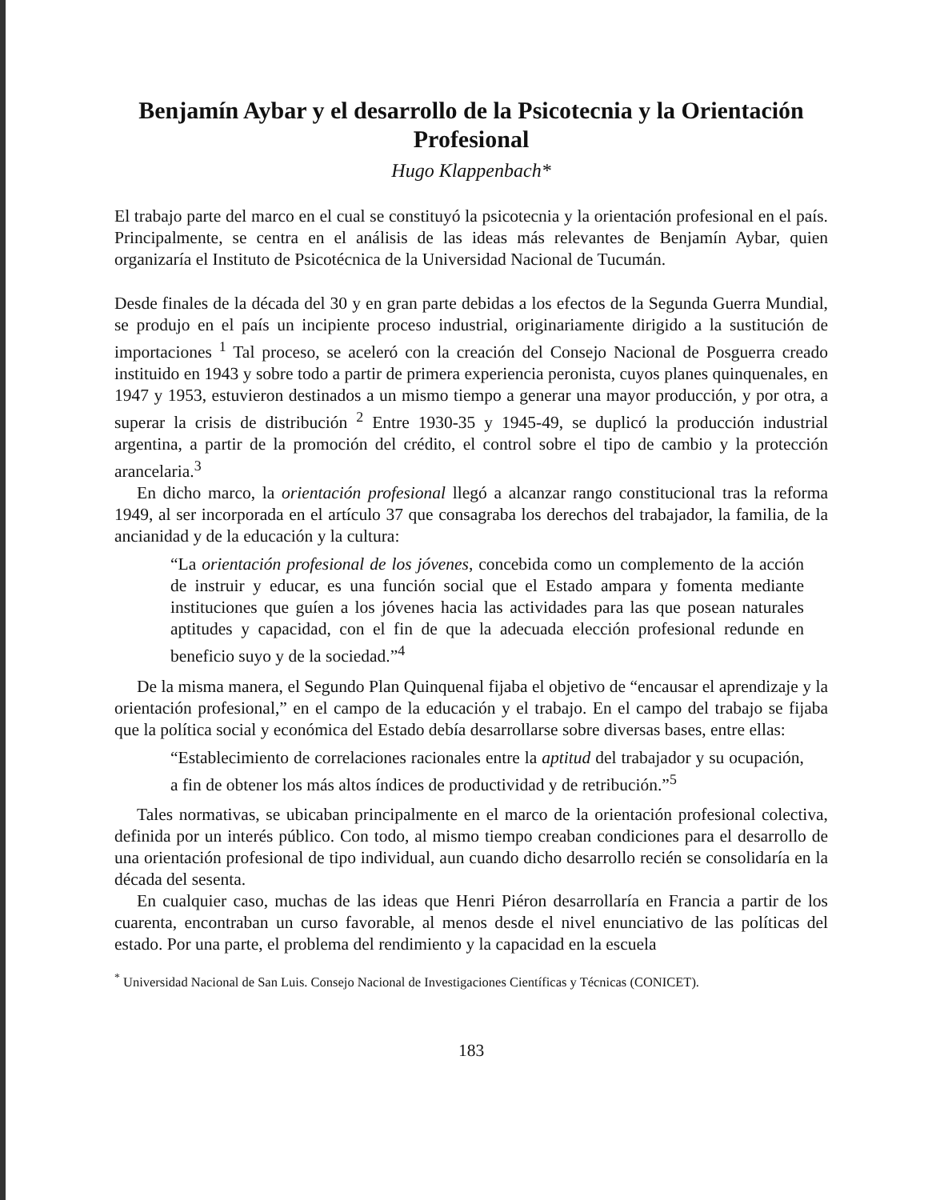Benjamín Aybar y el desarrollo de la Psicotecnia y la Orientación Profesional
Hugo Klappenbach*
El trabajo parte del marco en el cual se constituyó la psicotecnia y la orientación profesional en el país. Principalmente, se centra en el análisis de las ideas más relevantes de Benjamín Aybar, quien organizaría el Instituto de Psicotécnica de la Universidad Nacional de Tucumán.
Desde finales de la década del 30 y en gran parte debidas a los efectos de la Segunda Guerra Mundial, se produjo en el país un incipiente proceso industrial, originariamente dirigido a la sustitución de importaciones <sup>1</sup> Tal proceso, se aceleró con la creación del Consejo Nacional de Posguerra creado instituido en 1943 y sobre todo a partir de primera experiencia peronista, cuyos planes quinquenales, en 1947 y 1953, estuvieron destinados a un mismo tiempo a generar una mayor producción, y por otra, a superar la crisis de distribución <sup>2</sup> Entre 1930-35 y 1945-49, se duplicó la producción industrial argentina, a partir de la promoción del crédito, el control sobre el tipo de cambio y la protección arancelaria.<sup>3</sup>
En dicho marco, la orientación profesional llegó a alcanzar rango constitucional tras la reforma 1949, al ser incorporada en el artículo 37 que consagraba los derechos del trabajador, la familia, de la ancianidad y de la educación y la cultura:
“La orientación profesional de los jóvenes, concebida como un complemento de la acción de instruir y educar, es una función social que el Estado ampara y fomenta mediante instituciones que guíen a los jóvenes hacia las actividades para las que posean naturales aptitudes y capacidad, con el fin de que la adecuada elección profesional redunde en beneficio suyo y de la sociedad.”<sup>4</sup>
De la misma manera, el Segundo Plan Quinquenal fijaba el objetivo de “encausar el aprendizaje y la orientación profesional,” en el campo de la educación y el trabajo. En el campo del trabajo se fijaba que la política social y económica del Estado debía desarrollarse sobre diversas bases, entre ellas:
“Establecimiento de correlaciones racionales entre la aptitud del trabajador y su ocupación, a fin de obtener los más altos índices de productividad y de retribución.”<sup>5</sup>
Tales normativas, se ubicaban principalmente en el marco de la orientación profesional colectiva, definida por un interés público. Con todo, al mismo tiempo creaban condiciones para el desarrollo de una orientación profesional de tipo individual, aun cuando dicho desarrollo recién se consolidaría en la década del sesenta.
En cualquier caso, muchas de las ideas que Henri Piéron desarrollaría en Francia a partir de los cuarenta, encontraban un curso favorable, al menos desde el nivel enunciativo de las políticas del estado. Por una parte, el problema del rendimiento y la capacidad en la escuela
<sup>*</sup> Universidad Nacional de San Luis. Consejo Nacional de Investigaciones Científicas y Técnicas (CONICET).
183